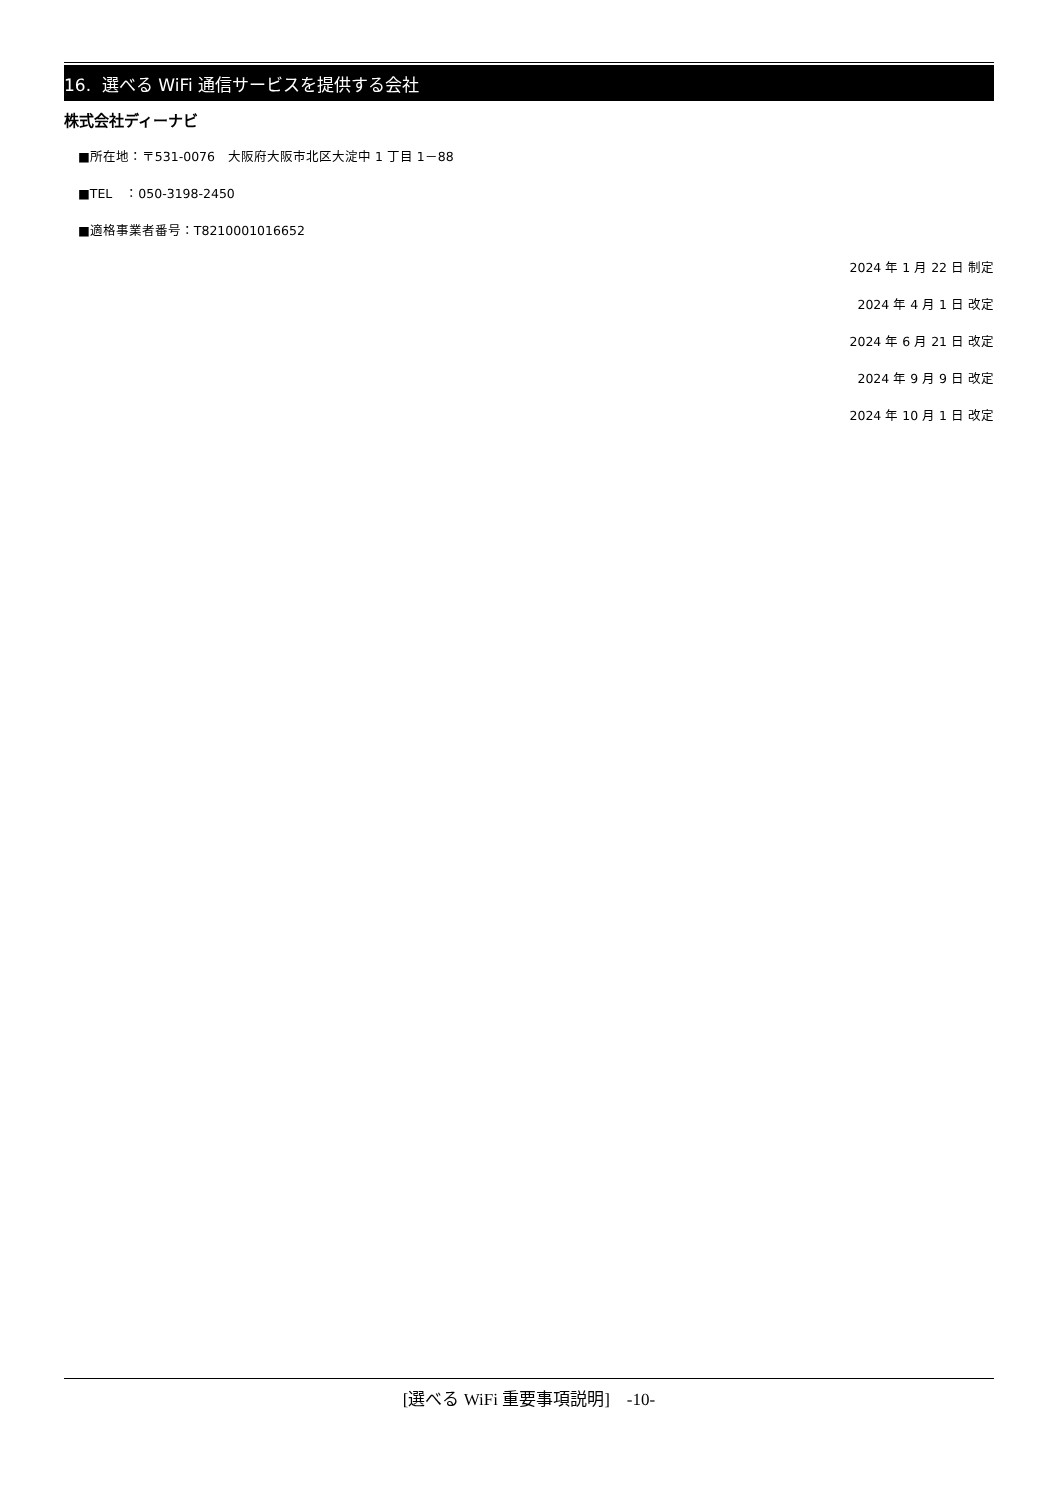16. 選べる WiFi 通信サービスを提供する会社
株式会社ディーナビ
■所在地：〒531-0076　大阪府大阪市北区大淀中 1 丁目 1－88
■TEL　：050-3198-2450
■適格事業者番号：T8210001016652
2024 年 1 月 22 日 制定
2024 年 4 月 1 日 改定
2024 年 6 月 21 日 改定
2024 年 9 月 9 日 改定
2024 年 10 月 1 日 改定
[選べる WiFi 重要事項説明]　-10-